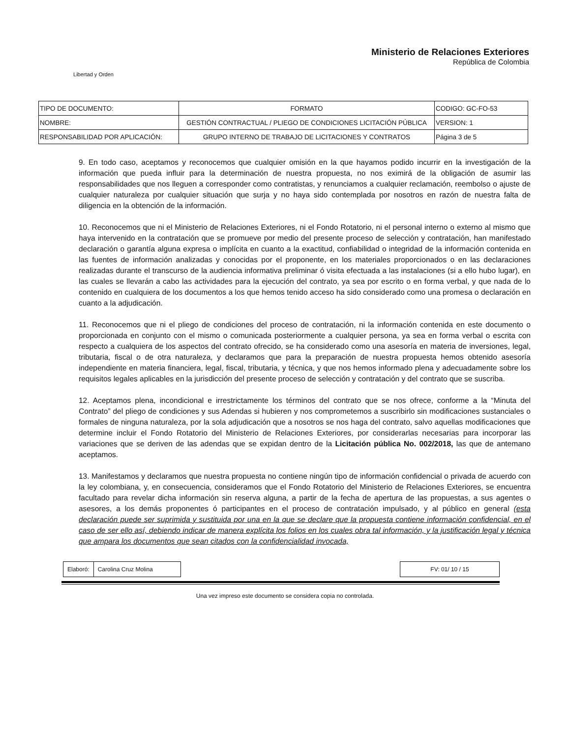Libertad y Orden
Ministerio de Relaciones Exteriores
República de Colombia
| TIPO DE DOCUMENTO: | FORMATO | CODIGO: GC-FO-53 |
| NOMBRE: | GESTIÓN CONTRACTUAL / PLIEGO DE CONDICIONES LICITACIÓN PÚBLICA | VERSION: 1 |
| RESPONSABILIDAD POR APLICACIÓN: | GRUPO INTERNO DE TRABAJO DE LICITACIONES Y CONTRATOS | Página 3 de 5 |
9. En todo caso, aceptamos y reconocemos que cualquier omisión en la que hayamos podido incurrir en la investigación de la información que pueda influir para la determinación de nuestra propuesta, no nos eximirá de la obligación de asumir las responsabilidades que nos lleguen a corresponder como contratistas, y renunciamos a cualquier reclamación, reembolso o ajuste de cualquier naturaleza por cualquier situación que surja y no haya sido contemplada por nosotros en razón de nuestra falta de diligencia en la obtención de la información.
10. Reconocemos que ni el Ministerio de Relaciones Exteriores, ni el Fondo Rotatorio, ni el personal interno o externo al mismo que haya intervenido en la contratación que se promueve por medio del presente proceso de selección y contratación, han manifestado declaración o garantía alguna expresa o implícita en cuanto a la exactitud, confiabilidad o integridad de la información contenida en las fuentes de información analizadas y conocidas por el proponente, en los materiales proporcionados o en las declaraciones realizadas durante el transcurso de la audiencia informativa preliminar ó visita efectuada a las instalaciones (si a ello hubo lugar), en las cuales se llevarán a cabo las actividades para la ejecución del contrato, ya sea por escrito o en forma verbal, y que nada de lo contenido en cualquiera de los documentos a los que hemos tenido acceso ha sido considerado como una promesa o declaración en cuanto a la adjudicación.
11. Reconocemos que ni el pliego de condiciones del proceso de contratación, ni la información contenida en este documento o proporcionada en conjunto con el mismo o comunicada posteriormente a cualquier persona, ya sea en forma verbal o escrita con respecto a cualquiera de los aspectos del contrato ofrecido, se ha considerado como una asesoría en materia de inversiones, legal, tributaria, fiscal o de otra naturaleza, y declaramos que para la preparación de nuestra propuesta hemos obtenido asesoría independiente en materia financiera, legal, fiscal, tributaria, y técnica, y que nos hemos informado plena y adecuadamente sobre los requisitos legales aplicables en la jurisdicción del presente proceso de selección y contratación y del contrato que se suscriba.
12. Aceptamos plena, incondicional e irrestrictamente los términos del contrato que se nos ofrece, conforme a la “Minuta del Contrato” del pliego de condiciones y sus Adendas si hubieren y nos comprometemos a suscribirlo sin modificaciones sustanciales o formales de ninguna naturaleza, por la sola adjudicación que a nosotros se nos haga del contrato, salvo aquellas modificaciones que determine incluir el Fondo Rotatorio del Ministerio de Relaciones Exteriores, por considerarlas necesarias para incorporar las variaciones que se deriven de las adendas que se expidan dentro de la Licitación pública No. 002/2018, las que de antemano aceptamos.
13. Manifestamos y declaramos que nuestra propuesta no contiene ningún tipo de información confidencial o privada de acuerdo con la ley colombiana, y, en consecuencia, consideramos que el Fondo Rotatorio del Ministerio de Relaciones Exteriores, se encuentra facultado para revelar dicha información sin reserva alguna, a partir de la fecha de apertura de las propuestas, a sus agentes o asesores, a los demás proponentes ó participantes en el proceso de contratación impulsado, y al público en general (esta declaración puede ser suprimida y sustituida por una en la que se declare que la propuesta contiene información confidencial, en el caso de ser ello así, debiendo indicar de manera explícita los folios en los cuales obra tal información, y la justificación legal y técnica que ampara los documentos que sean citados con la confidencialidad invocada,
| Elaboró: | Carolina Cruz Molina |
| FV: 01/ 10 / 15 |
Una vez impreso este documento se considera copia no controlada.